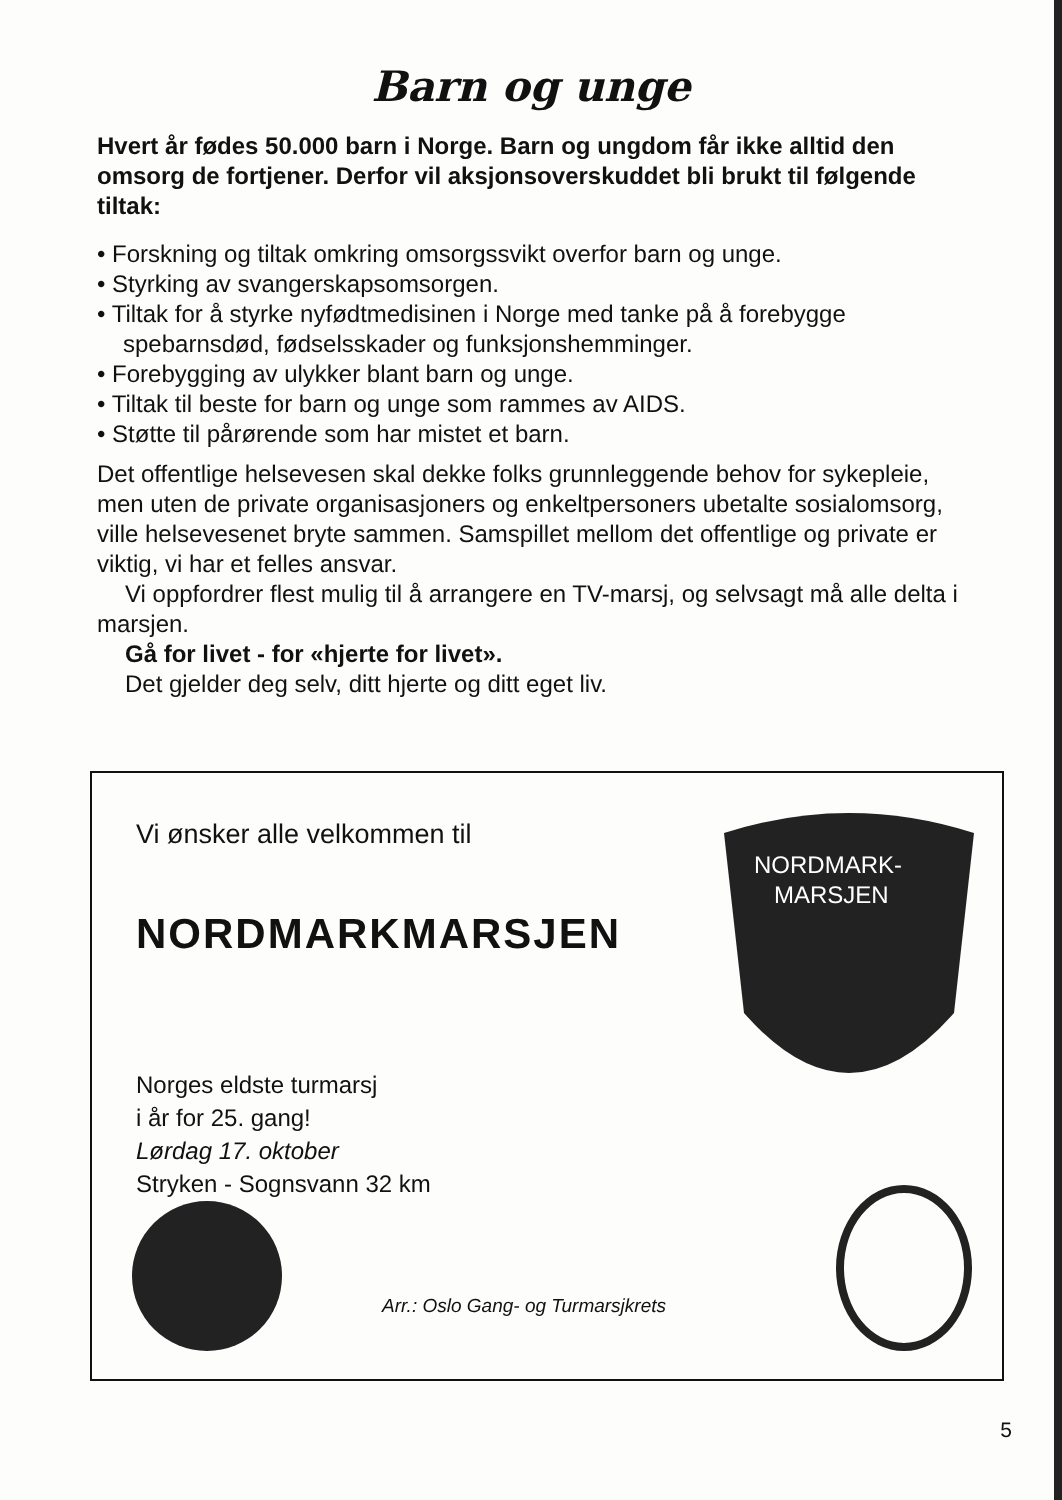Barn og unge
Hvert år fødes 50.000 barn i Norge. Barn og ungdom får ikke alltid den omsorg de fortjener. Derfor vil aksjonsoverskuddet bli brukt til følgende tiltak:
• Forskning og tiltak omkring omsorgssvikt overfor barn og unge.
• Styrking av svangerskapsomsorgen.
• Tiltak for å styrke nyfødtmedisinen i Norge med tanke på å forebygge spebarnsdød, fødselsskader og funksjonshemminger.
• Forebygging av ulykker blant barn og unge.
• Tiltak til beste for barn og unge som rammes av AIDS.
• Støtte til pårørende som har mistet et barn.
Det offentlige helsevesen skal dekke folks grunnleggende behov for sykepleie, men uten de private organisasjoners og enkeltpersoners ubetalte sosialomsorg, ville helsevesenet bryte sammen. Samspillet mellom det offentlige og private er viktig, vi har et felles ansvar.
Vi oppfordrer flest mulig til å arrangere en TV-marsj, og selvsagt må alle delta i marsjen.
Gå for livet - for «hjerte for livet».
Det gjelder deg selv, ditt hjerte og ditt eget liv.
NORDMARK-
MARSJEN
Vi ønsker alle velkommen til
NORDMARKMARSJEN
Norges eldste turmarsj
i år for 25. gang!
Lørdag 17. oktober
Stryken - Sognsvann 32 km
Arr.: Oslo Gang- og Turmarsjkrets
5